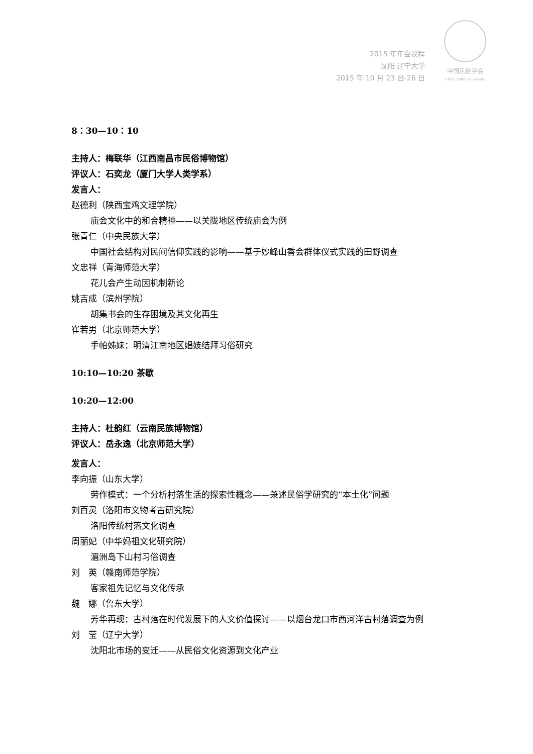2015 年年会议程
沈阳·辽宁大学
2015 年 10 月 23 日-26 日
中国民俗学会
China Folklore Society
8：30—10：10
主持人：梅联华（江西南昌市民俗博物馆）
评议人：石奕龙（厦门大学人类学系）
发言人：
赵德利（陕西宝鸡文理学院）
庙会文化中的和合精神——以关陇地区传统庙会为例
张青仁（中央民族大学）
中国社会结构对民间信仰实践的影响——基于妙峰山香会群体仪式实践的田野调查
文忠祥（青海师范大学）
花儿会产生动因机制新论
姚吉成（滨州学院）
胡集书会的生存困境及其文化再生
崔若男（北京师范大学）
手帕姊妹：明清江南地区娼妓结拜习俗研究
10:10—10:20 茶歇
10:20—12:00
主持人：杜韵红（云南民族博物馆）
评议人：岳永逸（北京师范大学）
发言人：
李向振（山东大学）
劳作模式：一个分析村落生活的探索性概念——兼述民俗学研究的“本土化”问题
刘百灵（洛阳市文物考古研究院）
洛阳传统村落文化调查
周丽妃（中华妈祖文化研究院）
湄洲岛下山村习俗调查
刘　英（赣南师范学院）
客家祖先记忆与文化传承
魏　娜（鲁东大学）
芳华再现：古村落在时代发展下的人文价值探讨——以烟台龙口市西河洋古村落调查为例
刘　莹（辽宁大学）
沈阳北市场的变迁——从民俗文化资源到文化产业